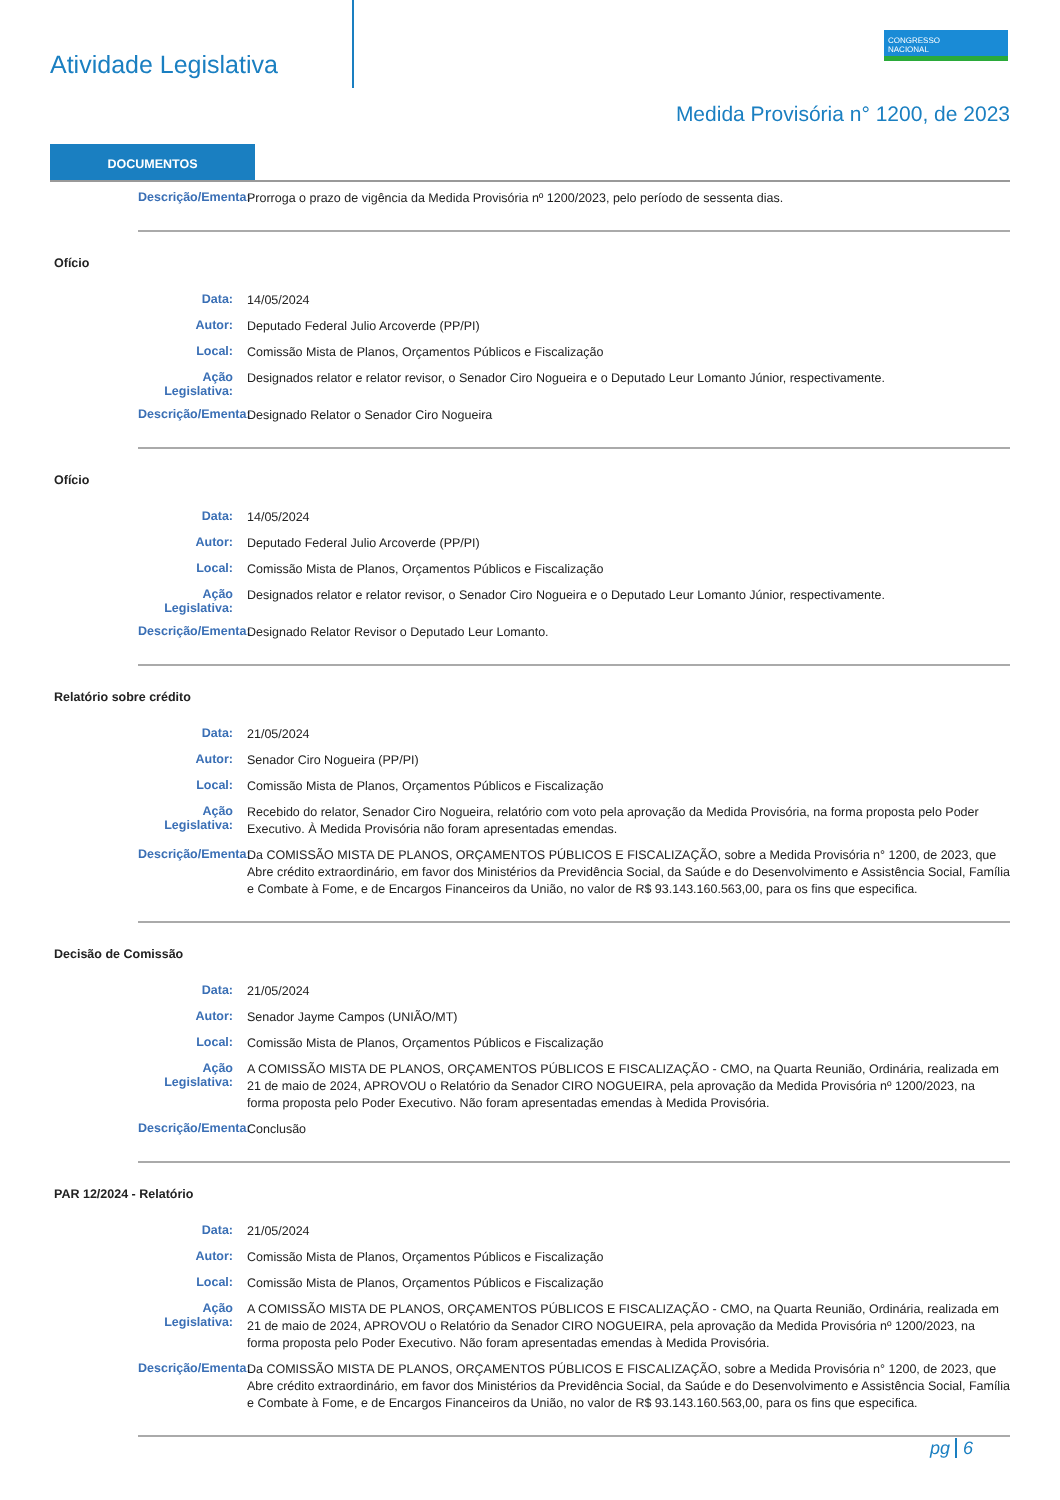Atividade Legislativa
CONGRESSO
NACIONAL
Medida Provisória n° 1200, de 2023
DOCUMENTOS
Descrição/Ementa:
Prorroga o prazo de vigência da Medida Provisória nº 1200/2023, pelo período de sessenta dias.
Ofício
Data:
14/05/2024
Autor:
Deputado Federal Julio Arcoverde (PP/PI)
Local:
Comissão Mista de Planos, Orçamentos Públicos e Fiscalização
Ação Legislativa:
Designados relator e relator revisor, o Senador Ciro Nogueira e o Deputado Leur Lomanto Júnior, respectivamente.
Descrição/Ementa:
Designado Relator o Senador Ciro Nogueira
Ofício
Data:
14/05/2024
Autor:
Deputado Federal Julio Arcoverde (PP/PI)
Local:
Comissão Mista de Planos, Orçamentos Públicos e Fiscalização
Ação Legislativa:
Designados relator e relator revisor, o Senador Ciro Nogueira e o Deputado Leur Lomanto Júnior, respectivamente.
Descrição/Ementa:
Designado Relator Revisor o Deputado Leur Lomanto.
Relatório sobre crédito
Data:
21/05/2024
Autor:
Senador Ciro Nogueira (PP/PI)
Local:
Comissão Mista de Planos, Orçamentos Públicos e Fiscalização
Ação Legislativa:
Recebido do relator, Senador Ciro Nogueira, relatório com voto pela aprovação da Medida Provisória, na forma proposta pelo Poder Executivo. À Medida Provisória não foram apresentadas emendas.
Descrição/Ementa:
Da COMISSÃO MISTA DE PLANOS, ORÇAMENTOS PÚBLICOS E FISCALIZAÇÃO, sobre a Medida Provisória n° 1200, de 2023, que Abre crédito extraordinário, em favor dos Ministérios da Previdência Social, da Saúde e do Desenvolvimento e Assistência Social, Família e Combate à Fome, e de Encargos Financeiros da União, no valor de R$ 93.143.160.563,00, para os fins que especifica.
Decisão de Comissão
Data:
21/05/2024
Autor:
Senador Jayme Campos (UNIÃO/MT)
Local:
Comissão Mista de Planos, Orçamentos Públicos e Fiscalização
Ação Legislativa:
A COMISSÃO MISTA DE PLANOS, ORÇAMENTOS PÚBLICOS E FISCALIZAÇÃO - CMO, na Quarta Reunião, Ordinária, realizada em 21 de maio de 2024, APROVOU o Relatório da Senador CIRO NOGUEIRA, pela aprovação da Medida Provisória nº 1200/2023, na forma proposta pelo Poder Executivo. Não foram apresentadas emendas à Medida Provisória.
Descrição/Ementa:
Conclusão
PAR 12/2024 - Relatório
Data:
21/05/2024
Autor:
Comissão Mista de Planos, Orçamentos Públicos e Fiscalização
Local:
Comissão Mista de Planos, Orçamentos Públicos e Fiscalização
Ação Legislativa:
A COMISSÃO MISTA DE PLANOS, ORÇAMENTOS PÚBLICOS E FISCALIZAÇÃO - CMO, na Quarta Reunião, Ordinária, realizada em 21 de maio de 2024, APROVOU o Relatório da Senador CIRO NOGUEIRA, pela aprovação da Medida Provisória nº 1200/2023, na forma proposta pelo Poder Executivo. Não foram apresentadas emendas à Medida Provisória.
Descrição/Ementa:
Da COMISSÃO MISTA DE PLANOS, ORÇAMENTOS PÚBLICOS E FISCALIZAÇÃO, sobre a Medida Provisória n° 1200, de 2023, que Abre crédito extraordinário, em favor dos Ministérios da Previdência Social, da Saúde e do Desenvolvimento e Assistência Social, Família e Combate à Fome, e de Encargos Financeiros da União, no valor de R$ 93.143.160.563,00, para os fins que especifica.
pg 6